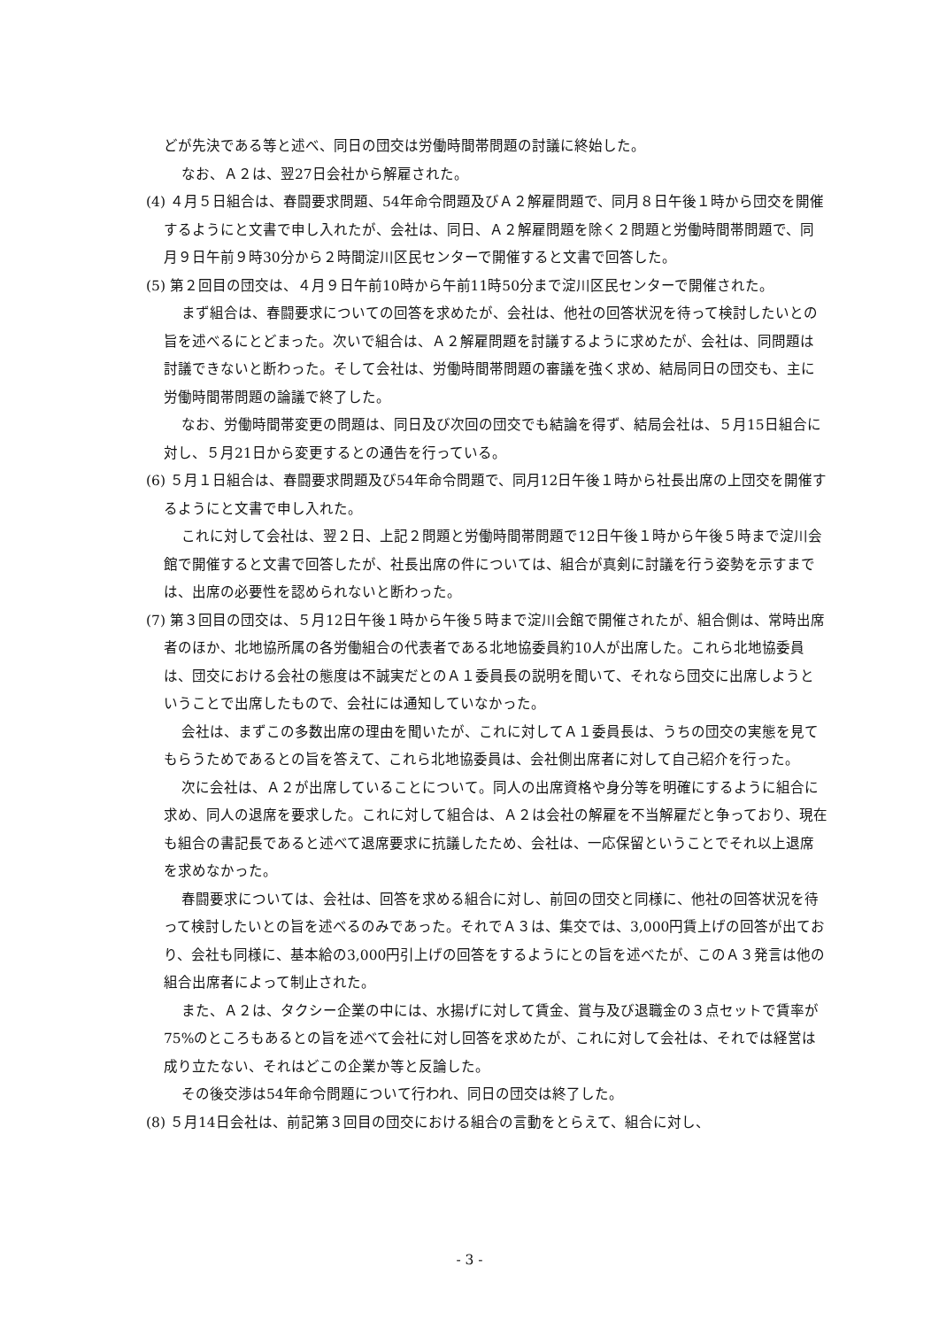どが先決である等と述べ、同日の団交は労働時間帯問題の討議に終始した。
なお、Ａ２は、翌27日会社から解雇された。
(4) ４月５日組合は、春闘要求問題、54年命令問題及びＡ２解雇問題で、同月８日午後１時から団交を開催するようにと文書で申し入れたが、会社は、同日、Ａ２解雇問題を除く２問題と労働時間帯問題で、同月９日午前９時30分から２時間淀川区民センターで開催すると文書で回答した。
(5) 第２回目の団交は、４月９日午前10時から午前11時50分まで淀川区民センターで開催された。
まず組合は、春闘要求についての回答を求めたが、会社は、他社の回答状況を待って検討したいとの旨を述べるにとどまった。次いで組合は、Ａ２解雇問題を討議するように求めたが、会社は、同問題は討議できないと断わった。そして会社は、労働時間帯問題の審議を強く求め、結局同日の団交も、主に労働時間帯問題の論議で終了した。
なお、労働時間帯変更の問題は、同日及び次回の団交でも結論を得ず、結局会社は、５月15日組合に対し、５月21日から変更するとの通告を行っている。
(6) ５月１日組合は、春闘要求問題及び54年命令問題で、同月12日午後１時から社長出席の上団交を開催するようにと文書で申し入れた。
これに対して会社は、翌２日、上記２問題と労働時間帯問題で12日午後１時から午後５時まで淀川会館で開催すると文書で回答したが、社長出席の件については、組合が真剣に討議を行う姿勢を示すまでは、出席の必要性を認められないと断わった。
(7) 第３回目の団交は、５月12日午後１時から午後５時まで淀川会館で開催されたが、組合側は、常時出席者のほか、北地協所属の各労働組合の代表者である北地協委員約10人が出席した。これら北地協委員は、団交における会社の態度は不誠実だとのＡ１委員長の説明を聞いて、それなら団交に出席しようということで出席したもので、会社には通知していなかった。
会社は、まずこの多数出席の理由を聞いたが、これに対してＡ１委員長は、うちの団交の実態を見てもらうためであるとの旨を答えて、これら北地協委員は、会社側出席者に対して自己紹介を行った。
次に会社は、Ａ２が出席していることについて。同人の出席資格や身分等を明確にするように組合に求め、同人の退席を要求した。これに対して組合は、Ａ２は会社の解雇を不当解雇だと争っており、現在も組合の書記長であると述べて退席要求に抗議したため、会社は、一応保留ということでそれ以上退席を求めなかった。
春闘要求については、会社は、回答を求める組合に対し、前回の団交と同様に、他社の回答状況を待って検討したいとの旨を述べるのみであった。それでＡ３は、集交では、3,000円賃上げの回答が出ており、会社も同様に、基本給の3,000円引上げの回答をするようにとの旨を述べたが、このＡ３発言は他の組合出席者によって制止された。
また、Ａ２は、タクシー企業の中には、水揚げに対して賃金、賞与及び退職金の３点セットで賃率が75%のところもあるとの旨を述べて会社に対し回答を求めたが、これに対して会社は、それでは経営は成り立たない、それはどこの企業か等と反論した。
その後交渉は54年命令問題について行われ、同日の団交は終了した。
(8) ５月14日会社は、前記第３回目の団交における組合の言動をとらえて、組合に対し、
- 3 -